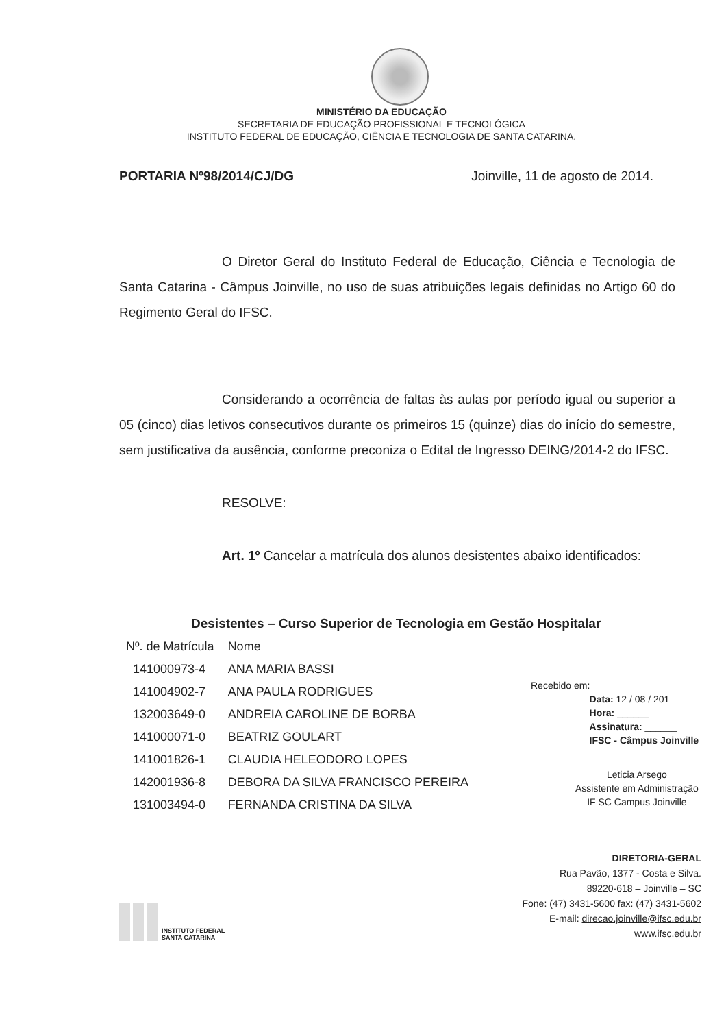MINISTÉRIO DA EDUCAÇÃO
SECRETARIA DE EDUCAÇÃO PROFISSIONAL E TECNOLÓGICA
INSTITUTO FEDERAL DE EDUCAÇÃO, CIÊNCIA E TECNOLOGIA DE SANTA CATARINA.
PORTARIA Nº98/2014/CJ/DG Joinville, 11 de agosto de 2014.
O Diretor Geral do Instituto Federal de Educação, Ciência e Tecnologia de Santa Catarina - Câmpus Joinville, no uso de suas atribuições legais definidas no Artigo 60 do Regimento Geral do IFSC.
Considerando a ocorrência de faltas às aulas por período igual ou superior a 05 (cinco) dias letivos consecutivos durante os primeiros 15 (quinze) dias do início do semestre, sem justificativa da ausência, conforme preconiza o Edital de Ingresso DEING/2014-2 do IFSC.
RESOLVE:
Art. 1º Cancelar a matrícula dos alunos desistentes abaixo identificados:
Desistentes – Curso Superior de Tecnologia em Gestão Hospitalar
| Nº. de Matrícula | Nome |
| --- | --- |
| 141000973-4 | ANA MARIA BASSI |
| 141004902-7 | ANA PAULA RODRIGUES |
| 132003649-0 | ANDREIA CAROLINE DE BORBA |
| 141000071-0 | BEATRIZ GOULART |
| 141001826-1 | CLAUDIA HELEODORO LOPES |
| 142001936-8 | DEBORA DA SILVA FRANCISCO PEREIRA |
| 131003494-0 | FERNANDA CRISTINA DA SILVA |
Recebido em:
Data: 12 / 08 / 201
Hora: ______
Assinatura: ______
IFSC - Câmpus Joinville
Leticia Arsego
Assistente em Administração
IF SC Campus Joinville
INSTITUTO FEDERAL
SANTA CATARINA
DIRETORIA-GERAL
Rua Pavão, 1377 - Costa e Silva.
89220-618 – Joinville – SC
Fone: (47) 3431-5600 fax: (47) 3431-5602
E-mail: direcao.joinville@ifsc.edu.br
www.ifsc.edu.br